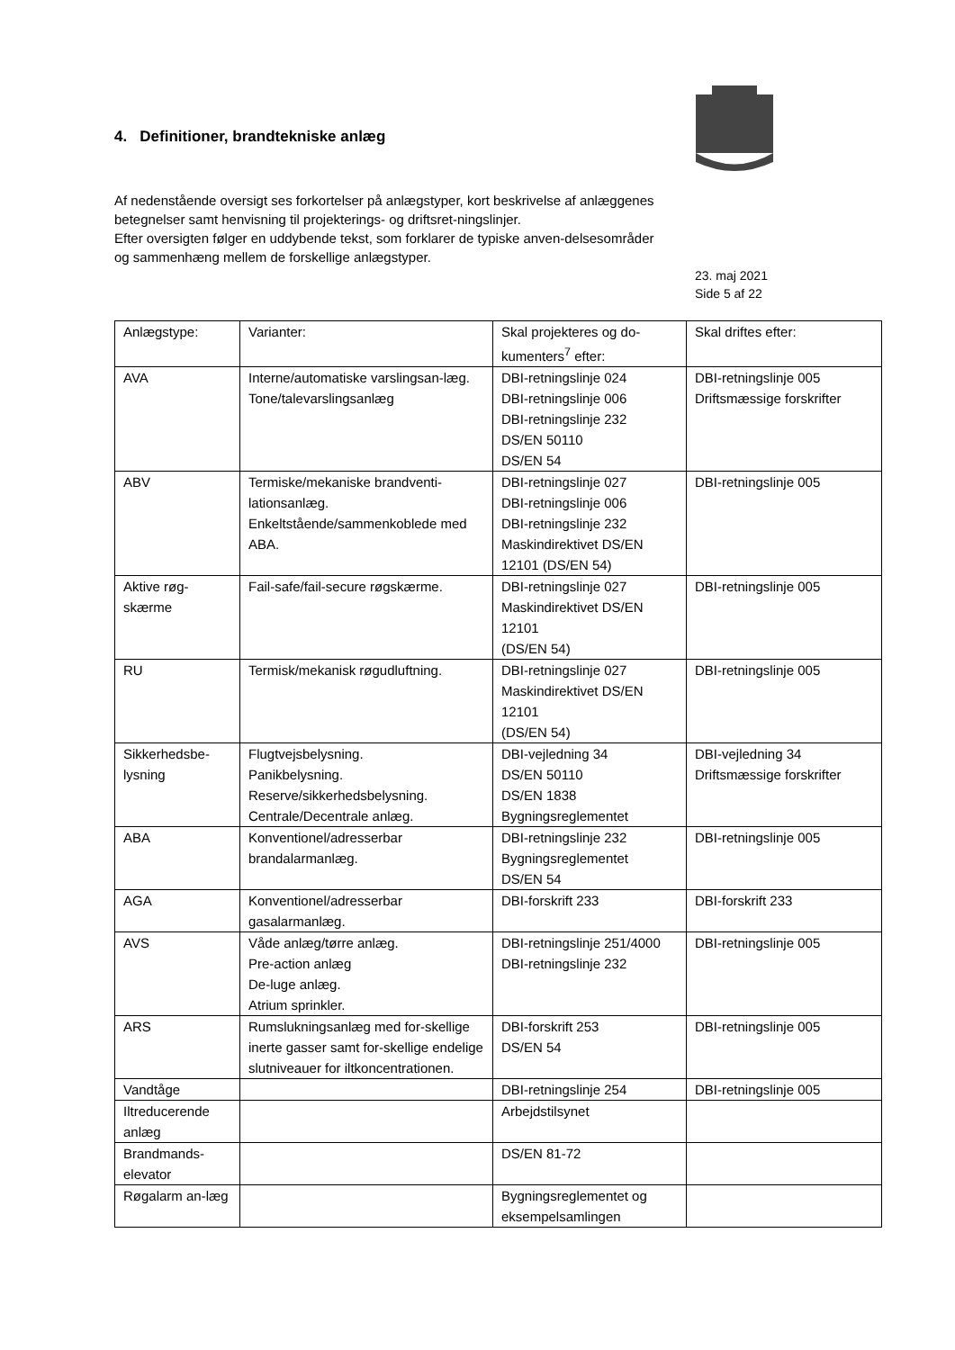4. Definitioner, brandtekniske anlæg
Af nedenstående oversigt ses forkortelser på anlægstyper, kort beskrivelse af anlæggenes betegnelser samt henvisning til projekterings- og driftsret-ningslinjer.
Efter oversigten følger en uddybende tekst, som forklarer de typiske anven-delsesområder og sammenhæng mellem de forskellige anlægstyper.
23. maj 2021
Side 5 af 22
| Anlægstype: | Varianter: | Skal projekteres og do-kumenters<sup>7</sup> efter: | Skal driftes efter: |
| AVA | Interne/automatiske varslingsan-læg. Tone/talevarslingsanlæg | DBI-retningslinje 024 DBI-retningslinje 006 DBI-retningslinje 232 DS/EN 50110 DS/EN 54 | DBI-retningslinje 005 Driftsmæssige forskrifter |
| ABV | Termiske/mekaniske brandventi-lationsanlæg. Enkeltstående/sammenkoblede med ABA. | DBI-retningslinje 027 DBI-retningslinje 006 DBI-retningslinje 232 Maskindirektivet DS/EN 12101 (DS/EN 54) | DBI-retningslinje 005 |
| Aktive røg-skærme | Fail-safe/fail-secure røgskærme. | DBI-retningslinje 027 Maskindirektivet DS/EN 12101 (DS/EN 54) | DBI-retningslinje 005 |
| RU | Termisk/mekanisk røgudluftning. | DBI-retningslinje 027 Maskindirektivet DS/EN 12101 (DS/EN 54) | DBI-retningslinje 005 |
| Sikkerhedsbe-lysning | Flugtvejsbelysning. Panikbelysning. Reserve/sikkerhedsbelysning. Centrale/Decentrale anlæg. | DBI-vejledning 34 DS/EN 50110 DS/EN 1838 Bygningsreglementet | DBI-vejledning 34 Driftsmæssige forskrifter |
| ABA | Konventionel/adresserbar brandalarmanlæg. | DBI-retningslinje 232 Bygningsreglementet DS/EN 54 | DBI-retningslinje 005 |
| AGA | Konventionel/adresserbar gasalarmanlæg. | DBI-forskrift 233 | DBI-forskrift 233 |
| AVS | Våde anlæg/tørre anlæg. Pre-action anlæg De-luge anlæg. Atrium sprinkler. | DBI-retningslinje 251/4000 DBI-retningslinje 232 | DBI-retningslinje 005 |
| ARS | Rumslukningsanlæg med for-skellige inerte gasser samt for-skellige endelige slutniveauer for iltkoncentrationen. | DBI-forskrift 253 DS/EN 54 | DBI-retningslinje 005 |
| Vandtåge | | DBI-retningslinje 254 | DBI-retningslinje 005 |
| Iltreducerende anlæg | | Arbejdstilsynet | |
| Brandmands-elevator | | DS/EN 81-72 | |
| Røgalarm an-læg | | Bygningsreglementet og eksempelsamlingen | |